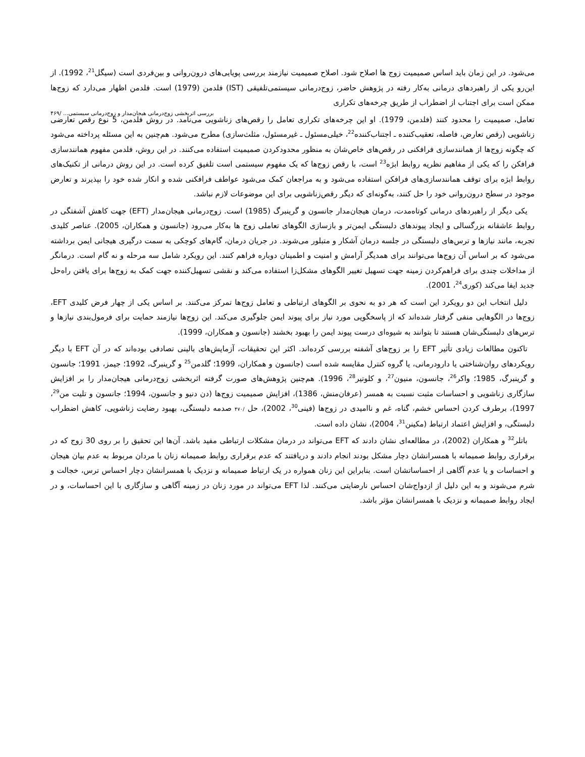می‌شود. در این زمان باید اساس صمیمیت زوج ها اصلاح شود. اصلاح صمیمیت نیازمند بررسی پویایی‌های درون‌روانی و بین‌فردی است (سیگل<sup>21</sup>، 1992). از این‌رو یکی از راهبردهای درمانی به‌کار رفته در پژوهش حاضر، زوج‌درمانی سیستمی‌تلفیقی (IST) فلدمن (1979) است. فلدمن اظهار می‌دارد که زوج‌ها ممکن است برای اجتناب از اضطراب از طریق چرخه‌های تکراری
بررسی اثربخشی زوج‌درمانی هیجان‌مدار و زوج‌درمانی سیستمی... /۴۶۹
تعامل، صمیمیت را محدود کنند (فلدمن، 1979). او این چرخه‌های تکراری تعامل را رقص‌های زناشویی می‌نامد. در روش فلدمن، 5 نوع رقص تعارضی زناشویی (رقص تعارض، فاصله، تعقیب‌کننده ـ اجتناب‌کننده<sup>22</sup>، خیلی‌مسئول ـ غیرمسئول، مثلث‌سازی) مطرح می‌شود. هم‌چنین به این مسئله پرداخته می‌شود که چگونه زوج‌ها از همانندسازی فرافکنی در رقص‌های خاص‌شان به منظور محدودکردن صمیمیت استفاده می‌کنند. در این روش، فلدمن مفهوم همانندسازی فرافکن را که یکی از مفاهیم نظریه روابط ابژه<sup>23</sup> است، با رقص زوج‌ها که یک مفهوم سیستمی است تلفیق کرده است. در این روش درمانی از تکنیک‌های روابط ابژه برای توقف همانندسازی‌های فرافکن استفاده می‌شود و به مراجعان کمک می‌شود عواطف فرافکنی شده و انکار شده خود را بپذیرند و تعارض موجود در سطح درون‌روانی خود را حل کنند، به‌گونه‌ای که دیگر رقص‌زناشویی برای این موضوعات لازم نباشد.
یکی دیگر از راهبردهای درمانی کوتاه‌مدت، درمان هیجان‌مدار جانسون و گرینبرگ (1985) است. زوج‌درمانی هیجان‌مدار (EFT) جهت کاهش آشفتگی در روابط عاشقانه بزرگسالی و ایجاد پیوندهای دلبستگی ایمن‌تر و بازسازی الگوهای تعاملی زوج ها به‌کار می‌رود (جانسون و همکاران، 2005). عناصر کلیدی تجربه، مانند نیازها و ترس‌های دلبستگی در جلسه درمان آشکار و متبلور می‌شوند. در جریان درمان، گام‌های کوچکی به سمت درگیری هیجانی ایمن برداشته می‌شود که بر اساس آن زوج‌ها می‌توانند برای همدیگر آرامش و امنیت و اطمینان دوباره فراهم کنند. این رویکرد شامل سه مرحله و نه گام است. درمانگر از مداخلات چندی برای فراهم‌کردن زمینه جهت تسهیل تغییر الگوهای مشکل‌زا استفاده می‌کند و نقشی تسهیل‌کننده جهت کمک به زوج‌ها برای یافتن راه‌حل جدید ایفا می‌کند (کوری<sup>24</sup>، 2001).
دلیل انتخاب این دو رویکرد این است که هر دو به نحوی بر الگوهای ارتباطی و تعامل زوج‌ها تمرکز می‌کنند. بر اساس یکی از چهار فرض کلیدی EFT، زوج‌ها در الگوهایی منفی گرفتار شده‌اند که از پاسخگویی مورد نیاز برای پیوند ایمن جلوگیری می‌کند. این زوج‌ها نیازمند حمایت برای فرمول‌بندی نیازها و ترس‌های دلبستگی‌شان هستند تا بتوانند به شیوه‌ای درست پیوند ایمن را بهبود بخشند (جانسون و همکاران، 1999).
تاکنون مطالعات زیادی تأثیر EFT را بر زوج‌های آشفته بررسی کرده‌اند. اکثر این تحقیقات، آزمایش‌های بالینی تصادفی بوده‌اند که در آن EFT با دیگر رویکردهای روان‌شناختی یا دارودرمانی، یا گروه کنترل مقایسه شده است (جانسون و همکاران، 1999؛ گلدمن<sup>25</sup> و گرینبرگ، 1992؛ جیمز، 1991؛ جانسون و گرینبرگ، 1985؛ واکر<sup>26</sup>، جانسون، منیون<sup>27</sup>، و کلوتیر<sup>28</sup>، 1996). هم‌چنین پژوهش‌های صورت گرفته اثربخشی زوج‌درمانی هیجان‌مدار را بر افزایش سازگاری زناشویی و احساسات مثبت نسبت به همسر (عرفان‌منش، 1386)، افزایش صمیمیت زوج‌ها (دن دنیو و جانسون، 1994؛ جانسون و تلیت من<sup>29</sup>، 1997)، برطرف کردن احساس خشم، گناه، غم و ناامیدی در زوج‌ها (فینی<sup>30</sup>، 2002)، حل /۴۷۰ صدمه دلبستگی، بهبود رضایت زناشویی، کاهش اضطراب دلبستگی، و افزایش اعتماد ارتباط (مکینن<sup>31</sup>، 2004)، نشان داده است.
باتلر<sup>32</sup> و همکاران (2002)، در مطالعه‌ای نشان دادند که EFT می‌تواند در درمان مشکلات ارتباطی مفید باشد. آن‌ها این تحقیق را بر روی 30 زوج که در برقراری روابط صمیمانه با همسرانشان دچار مشکل بودند انجام دادند و دریافتند که عدم برقراری روابط صمیمانه زنان با مردان مربوط به عدم بیان هیجان و احساسات و یا عدم آگاهی از احساساتشان است. بنابراین این زنان همواره در یک ارتباط صمیمانه و نزدیک با همسرانشان دچار احساس ترس، خجالت و شرم می‌شوند و به این دلیل از ازدواج‌شان احساس نارضایتی می‌کنند. لذا EFT می‌تواند در مورد زنان در زمینه آگاهی و سازگاری با این احساسات، و در ایجاد روابط صمیمانه و نزدیک با همسرانشان مؤثر باشد.